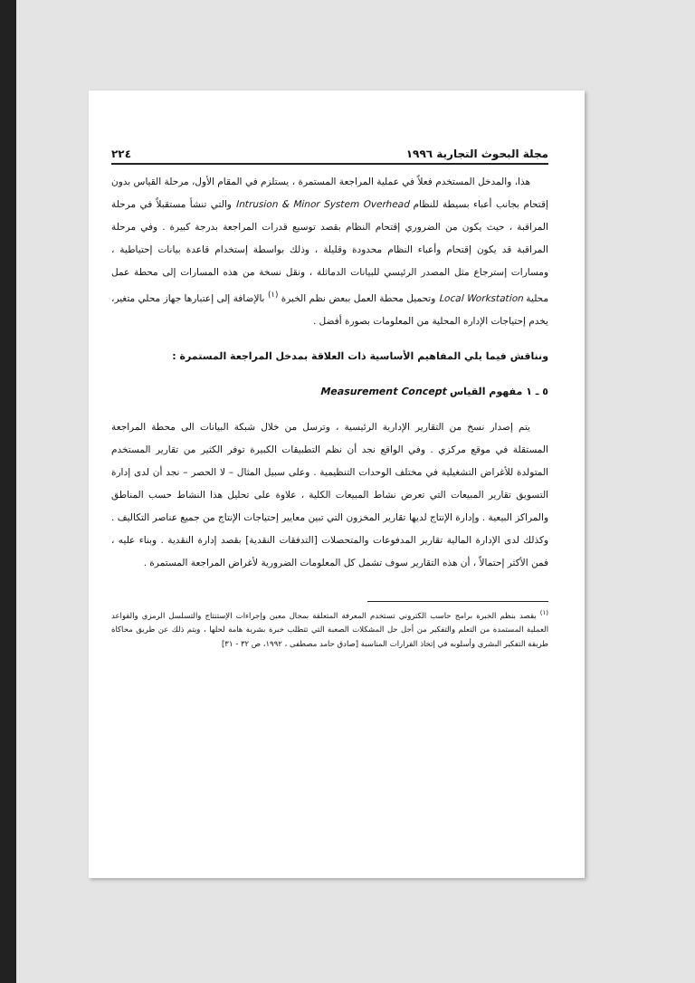مجلة البحوث التجارية ١٩٩٦ ٢٢٤
هذا، والمدخل المستخدم فعلاً في عملية المراجعة المستمرة ، يستلزم في المقام الأول، مرحلة القياس بدون إقتحام بجانب أعباء بسيطة للنظام Intrusion & Minor System Overhead والتي تنشأ مستقبلاً في مرحلة المراقبة ، حيث يكون من الضروري إقتحام النظام بقصد توسيع قدرات المراجعة بدرجة كبيرة . وفي مرحلة المراقبة قد يكون إقتحام وأعباء النظام محدودة وقليلة ، وذلك بواسطة إستخدام قاعدة بيانات إحتياطية ، ومسارات إسترجاع مثل المصدر الرئيسي للبيانات الدماثلة ، ونقل نسخة من هذه المسارات إلى محطة عمل محلية Local Workstation وتحميل محطة العمل ببعض نظم الخبرة <sup>(١)</sup> بالإضافة إلى إعتبارها جهاز محلي متغير، يخدم إحتياجات الإدارة المحلية من المعلومات بصورة أفضل .
ونناقش فيما يلي المفاهيم الأساسية ذات العلاقة بمدخل المراجعة المستمرة :
٥ ـ ١ مفهوم القياس Measurement Concept
يتم إصدار نسخ من التقارير الإدارية الرئيسية ، وترسل من خلال شبكة البيانات الى محطة المراجعة المستقلة في موقع مركزي . وفي الواقع نجد أن نظم التطبيقات الكبيرة توفر الكثير من تقارير المستخدم المتولدة للأغراض التشغيلية في مختلف الوحدات التنظيمية . وعلى سبيل المثال – لا الحصر – نجد أن لدى إدارة التسويق تقارير المبيعات التي تعرض نشاط المبيعات الكلية ، علاوة على تحليل هذا النشاط حسب المناطق والمراكز البيعية . وإدارة الإنتاج لديها تقارير المخزون التي تبين معايير إحتياجات الإنتاج من جميع عناصر التكاليف . وكذلك لدى الإدارة المالية تقارير المدفوعات والمتحصلات [التدفقات النقدية] بقصد إدارة النقدية . وبناء عليه ، فمن الأكثر إحتمالاً ، أن هذه التقارير سوف تشمل كل المعلومات الضرورية لأغراض المراجعة المستمرة .
<sup>(١)</sup> يقصد بنظم الخبرة برامج حاسب الكتروني تستخدم المعرفة المتعلقة بمجال معين وإجراءات الإستنتاج والتسلسل الرمزي والقواعد العملية المستمدة من التعلم والتفكير من أجل حل المشكلات الصعبة التي تتطلب خبرة بشرية هامة لحلها ، ويتم ذلك عن طريق محاكاة طريقة التفكير البشري وأسلوبه في إتخاذ القرارات المناسبة [صادق حامد مصطفى ، ١٩٩٢، ص ٣٢ - ٣١]